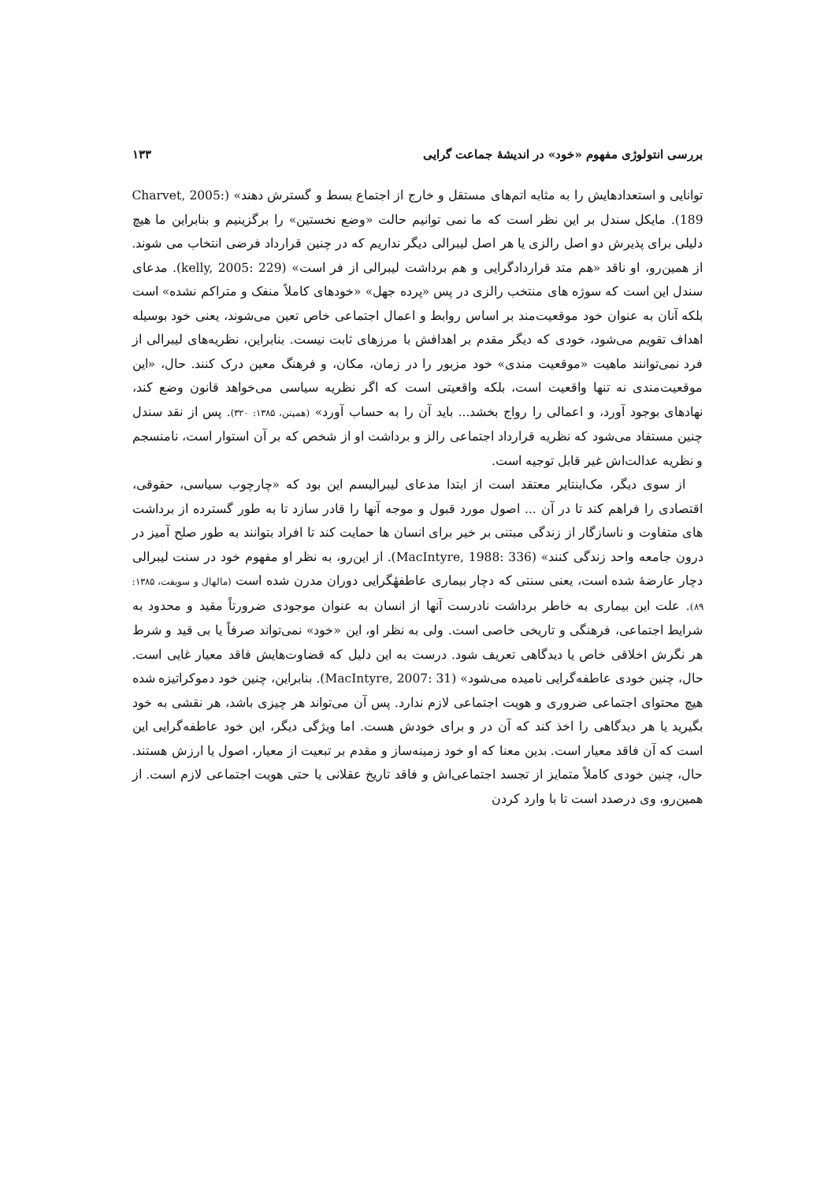بررسی انتولوژی مفهوم «خود» در اندیشهٔ جماعت گرایی ۱۳۳
توانایی و استعدادهایش را به مثابه اتم‌های مستقل و خارج از اجتماع بسط و گسترش دهند» (Charvet, 2005: 189). مایکل سندل بر این نظر است که ما نمی توانیم حالت «وضع نخستین» را برگزینیم و بنابراین ما هیچ دلیلی برای پذیرش دو اصل رالزی یا هر اصل لیبرالی دیگر نداریم که در چنین قرارداد فرضی انتخاب می شوند. از همین‌رو، او ناقد «هم متد قراردادگرایی و هم برداشت لیبرالی از فر است» (kelly, 2005: 229). مدعای سندل این است که سوژه های منتخب رالزی در پس «پرده جهل» «خودهای کاملاً منفک و متراکم نشده» است بلکه آنان به عنوان خود موقعیت‌مند بر اساس روابط و اعمال اجتماعی خاص تعین می‌شوند، یعنی خود بوسیله اهداف تقویم می‌شود، خودی که دیگر مقدم بر اهدافش با مرزهای ثابت نیست. بنابراین، نظریه‌های لیبرالی از فرد نمی‌توانند ماهیت «موقعیت مندی» خود مزبور را در زمان، مکان، و فرهنگ معین درک کنند. حال، «این موقعیت‌مندی نه تنها واقعیت است، بلکه واقعیتی است که اگر نظریه سیاسی می‌خواهد قانون وضع کند، نهادهای بوجود آورد، و اعمالی را رواج بخشد... باید آن را به حساب آورد» (همپتن، ۱۳۸۵: ۳۲۰). پس از نقد سندل چنین مستفاد می‌شود که نظریه قرارداد اجتماعی رالز و برداشت او از شخص که بر آن استوار است، نامنسجم و نظریه عدالت‌اش غیر قابل توجیه است.
از سوی دیگر، مک‌اینتایر معتقد است از ابتدا مدعای لیبرالیسم این بود که «چارچوب سیاسی، حقوقی، اقتصادی را فراهم کند تا در آن ... اصول مورد قبول و موجه آنها را قادر سازد تا به طور گسترده از برداشت های متفاوت و ناسازگار از زندگی مبتنی بر خیر برای انسان ها حمایت کند تا افراد بتوانند به طور صلح آمیز در درون جامعه واحد زندگی کنند» (MacIntyre, 1988: 336). از این‌رو، به نظر او مفهوم خود در سنت لیبرالی دچار عارضهٔ شده است، یعنی سنتی که دچار بیماری عاطفهٔگرایی دوران مدرن شده است (مالهال و سویفت، ۱۳۸۵: ۸۹). علت این بیماری به خاطر برداشت نادرست آنها از انسان به عنوان موجودی ضرورتاً مقید و محدود به شرایط اجتماعی، فرهنگی و تاریخی خاصی است. ولی به نظر او، این «خود» نمی‌تواند صرفاً یا بی قید و شرط هر نگرش اخلاقی خاص یا دیدگاهی تعریف شود. درست به این دلیل که قضاوت‌هایش فاقد معیار غایی است. حال، چنین خودی عاطفه‌گرایی نامیده می‌شود» (MacIntyre, 2007: 31). بنابراین، چنین خود دموکراتیزه شده هیچ محتوای اجتماعی ضروری و هویت اجتماعی لازم ندارد. پس آن می‌تواند هر چیزی باشد، هر نقشی به خود بگیرید یا هر دیدگاهی را اخذ کند که آن در و برای خودش هست. اما ویژگی دیگر، این خود عاطفه‌گرایی این است که آن فاقد معیار است. بدین معنا که او خود زمینه‌ساز و مقدم بر تبعیت از معیار، اصول یا ارزش هستند. حال، چنین خودی کاملاً متمایز از تجسد اجتماعی‌اش و فاقد تاریخ عقلانی یا حتی هویت اجتماعی لازم است. از همین‌رو، وی درصدد است تا با وارد کردن